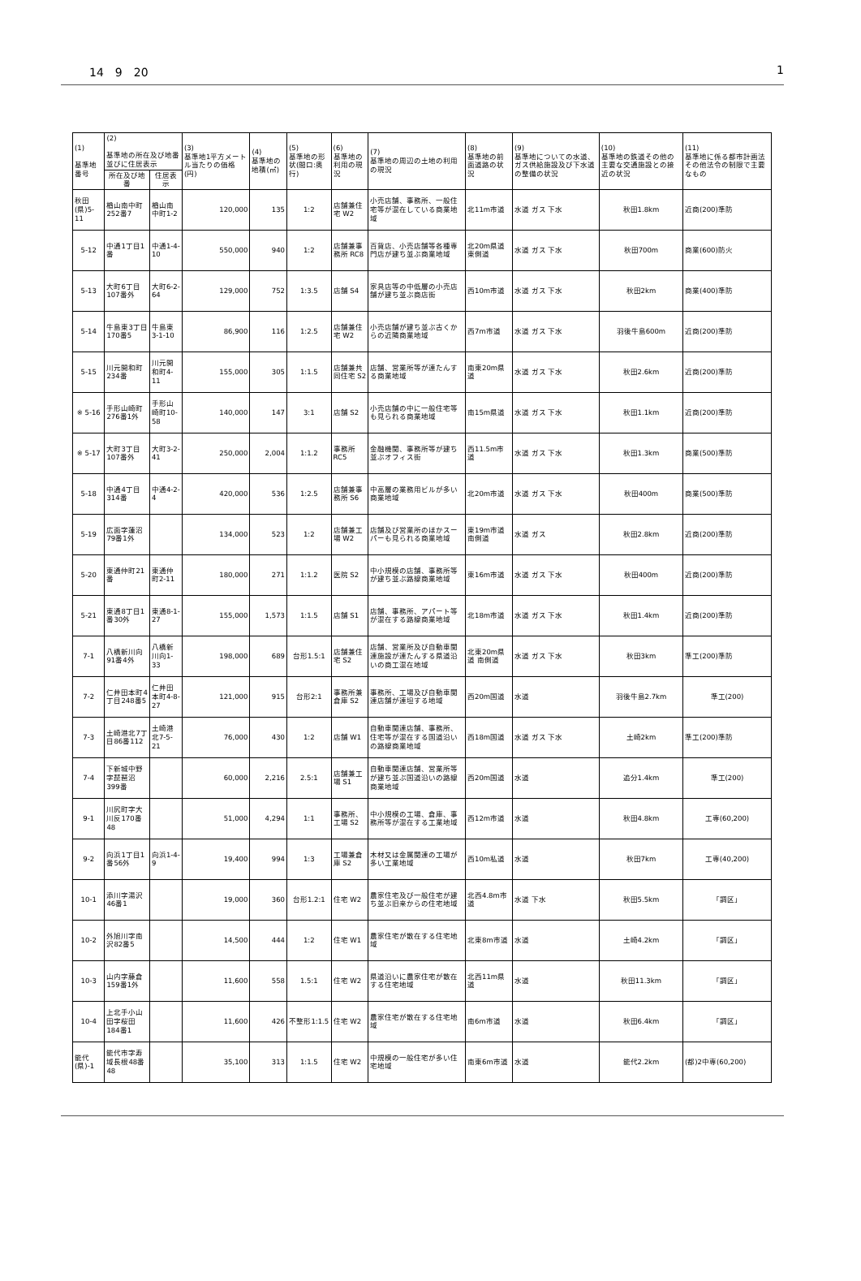14　9　20 1
| (1) 基準地番号 | (2) 基準地の所在及び地番並びに住居表示 | | (3) 基準地1平方メートル当たりの価格(円) | (4) 基準地の地積(㎡) | (5) 基準地の形状(間口:奥行) | (6) 基準地の利用の現況 | (7) 基準地の周辺の土地の利用の現況 | (8) 基準地の前面道路の状況 | (9) 基準地についての水道、ガス供給施設及び下水道の整備の状況 | (10) 基準地の鉄道その他の主要な交通施設との接近の状況 | (11) 基準地に係る都市計画法その他法令の制限で主要なもの |
| --- | --- | --- | --- | --- | --- | --- | --- | --- | --- | --- | --- |
| | 所在及び地番 | 住居表示 | | | | | | | | | |
| 秋田(県)5-11 | 楢山南中町252番7 | 楢山南中町1-2 | 120,000 | 135 | 1:2 | 店舗兼住宅 W2 | 小売店舗、事務所、一般住宅等が混在している商業地域 | 北11m市道 | 水道 ガス 下水 | 秋田1.8km | 近商(200)準防 |
| 5-12 | 中通1丁目1番 | 中通1-4-10 | 550,000 | 940 | 1:2 | 店舗兼事務所 RC8 | 百貨店、小売店舗等各種専門店が建ち並ぶ商業地域 | 北20m県道 東側道 | 水道 ガス 下水 | 秋田700m | 商業(600)防火 |
| 5-13 | 大町6丁目107番外 | 大町6-2-64 | 129,000 | 752 | 1:3.5 | 店舗 S4 | 家具店等の中低層の小売店舗が建ち並ぶ商店街 | 西10m市道 | 水道 ガス 下水 | 秋田2km | 商業(400)準防 |
| 5-14 | 牛島東3丁目170番5 | 牛島東3-1-10 | 86,900 | 116 | 1:2.5 | 店舗兼住宅 W2 | 小売店舗が建ち並ぶ古くからの近隣商業地域 | 西7m市道 | 水道 ガス 下水 | 羽後牛島600m | 近商(200)準防 |
| 5-15 | 川元開和町234番 | 川元開和町4-11 | 155,000 | 305 | 1:1.5 | 店舗兼共同住宅 S2 | 店舗、営業所等が連たんする商業地域 | 南東20m県道 | 水道 ガス 下水 | 秋田2.6km | 近商(200)準防 |
| ※ 5-16 | 手形山崎町276番1外 | 手形山崎町10-58 | 140,000 | 147 | 3:1 | 店舗 S2 | 小売店舗の中に一般住宅等も見られる商業地域 | 南15m県道 | 水道 ガス 下水 | 秋田1.1km | 近商(200)準防 |
| ※ 5-17 | 大町3丁目107番外 | 大町3-2-41 | 250,000 | 2,004 | 1:1.2 | 事務所 RC5 | 金融機関、事務所等が建ち並ぶオフィス街 | 西11.5m市道 | 水道 ガス 下水 | 秋田1.3km | 商業(500)準防 |
| 5-18 | 中通4丁目314番 | 中通4-2-4 | 420,000 | 536 | 1:2.5 | 店舗兼事務所 S6 | 中高層の業務用ビルが多い商業地域 | 北20m市道 | 水道 ガス 下水 | 秋田400m | 商業(500)準防 |
| 5-19 | 広面字蓮沼79番1外 | | 134,000 | 523 | 1:2 | 店舗兼工場 W2 | 店舗及び営業所のほかスーパーも見られる商業地域 | 東19m市道 南側道 | 水道 ガス | 秋田2.8km | 近商(200)準防 |
| 5-20 | 東通仲町21番 | 東通仲町2-11 | 180,000 | 271 | 1:1.2 | 医院 S2 | 中小規模の店舗、事務所等が建ち並ぶ路線商業地域 | 東16m市道 | 水道 ガス 下水 | 秋田400m | 近商(200)準防 |
| 5-21 | 東通8丁目1番30外 | 東通8-1-27 | 155,000 | 1,573 | 1:1.5 | 店舗 S1 | 店舗、事務所、アパート等が混在する路線商業地域 | 北18m市道 | 水道 ガス 下水 | 秋田1.4km | 近商(200)準防 |
| 7-1 | 八橋新川向91番4外 | 八橋新川向1-33 | 198,000 | 689 | 台形1.5:1 | 店舗兼住宅 S2 | 店舗、営業所及び自動車関連施設が連たんする県道沿いの商工混在地域 | 北東20m県道 南側道 | 水道 ガス 下水 | 秋田3km | 準工(200)準防 |
| 7-2 | 仁井田本町4丁目248番5 | 仁井田本町4-8-27 | 121,000 | 915 | 台形2:1 | 事務所兼倉庫 S2 | 事務所、工場及び自動車関連店舗が連坦する地域 | 西20m国道 | 水道 | 羽後牛島2.7km | 準工(200) |
| 7-3 | 土崎港北7丁目86番112 | 土崎港北7-5-21 | 76,000 | 430 | 1:2 | 店舗 W1 | 自動車関連店舗、事務所、住宅等が混在する国道沿いの路線商業地域 | 西18m国道 | 水道 ガス 下水 | 土崎2km | 準工(200)準防 |
| 7-4 | 下新城中野字琵琶沼399番 | | 60,000 | 2,216 | 2.5:1 | 店舗兼工場 S1 | 自動車関連店舗、営業所等が建ち並ぶ国道沿いの路線商業地域 | 西20m国道 | 水道 | 追分1.4km | 準工(200) |
| 9-1 | 川尻町字大川反170番48 | | 51,000 | 4,294 | 1:1 | 事務所、工場 S2 | 中小規模の工場、倉庫、事務所等が混在する工業地域 | 西12m市道 | 水道 | 秋田4.8km | 工専(60,200) |
| 9-2 | 向浜1丁目1番56外 | 向浜1-4-9 | 19,400 | 994 | 1:3 | 工場兼倉庫 S2 | 木材又は金属関連の工場が多い工業地域 | 西10m私道 | 水道 | 秋田7km | 工専(40,200) |
| 10-1 | 添川字湯沢46番1 | | 19,000 | 360 | 台形1.2:1 | 住宅 W2 | 農家住宅及び一般住宅が建ち並ぶ旧来からの住宅地域 | 北西4.8m市道 | 水道 下水 | 秋田5.5km | 「調区」 |
| 10-2 | 外旭川字南沢82番5 | | 14,500 | 444 | 1:2 | 住宅 W1 | 農家住宅が散在する住宅地域 | 北東8m市道 | 水道 | 土崎4.2km | 「調区」 |
| 10-3 | 山内字藤倉159番1外 | | 11,600 | 558 | 1.5:1 | 住宅 W2 | 県道沿いに農家住宅が散在する住宅地域 | 北西11m県道 | 水道 | 秋田11.3km | 「調区」 |
| 10-4 | 上北手小山田字桜田184番1 | | 11,600 | 426 | 不整形1:1.5 | 住宅 W2 | 農家住宅が散在する住宅地域 | 南6m市道 | 水道 | 秋田6.4km | 「調区」 |
| 能代(県)-1 | 能代市字寿域長根48番48 | | 35,100 | 313 | 1:1.5 | 住宅 W2 | 中規模の一般住宅が多い住宅地域 | 南東6m市道 | 水道 | 能代2.2km | (都)2中専(60,200) |